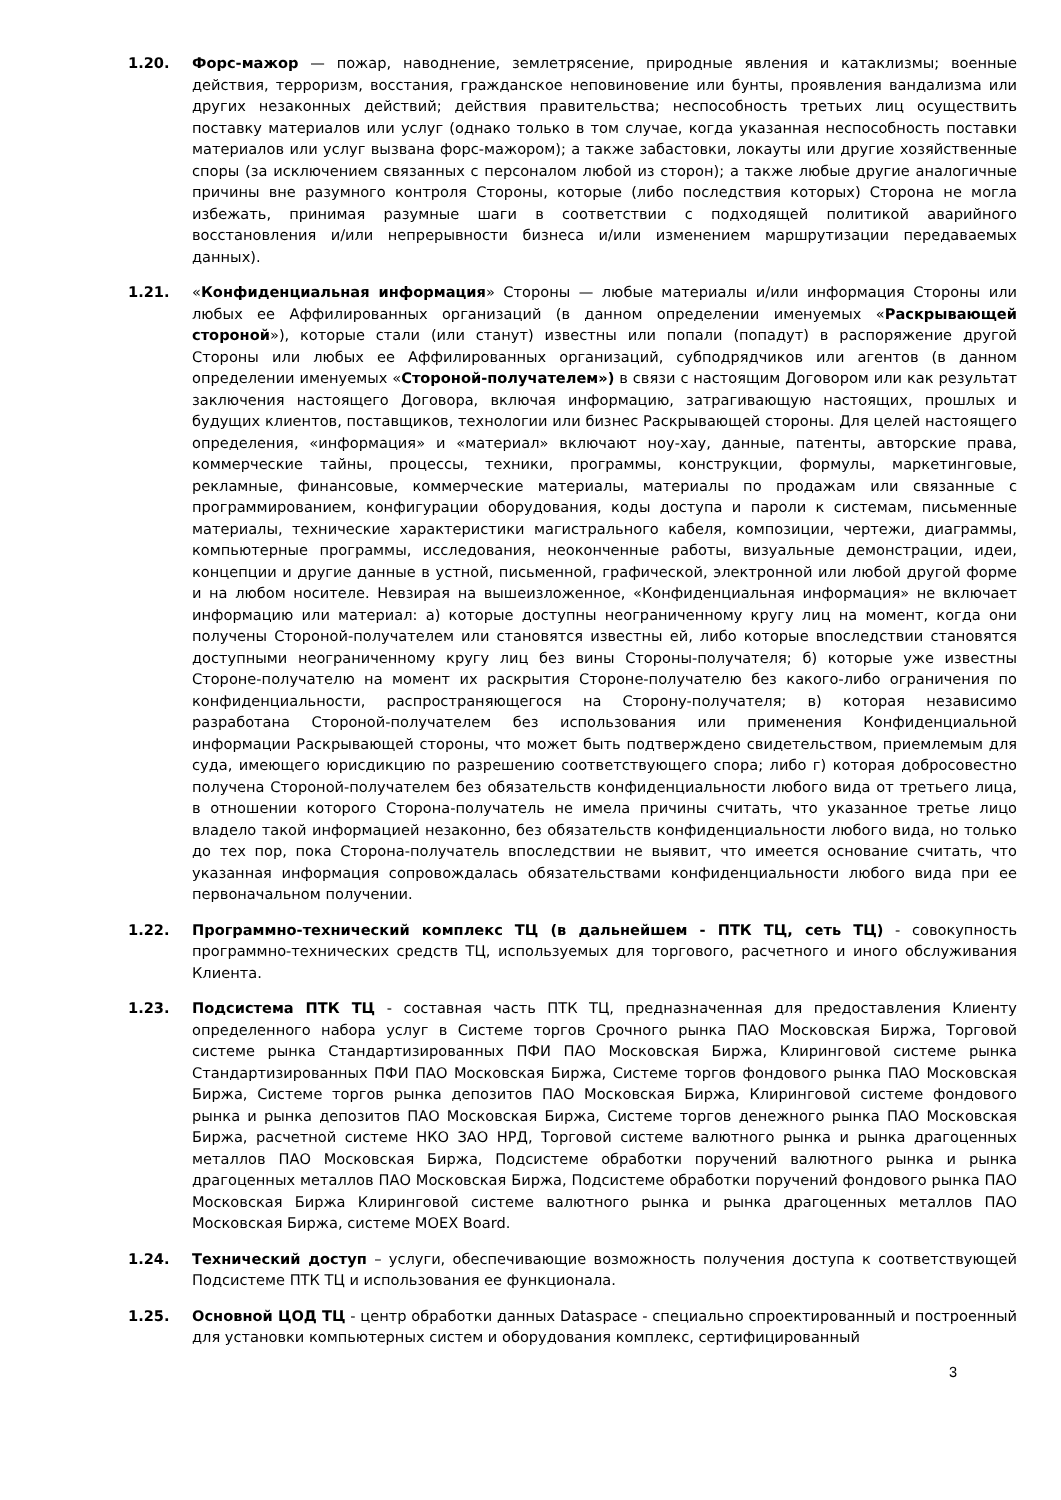1.20. Форс-мажор — пожар, наводнение, землетрясение, природные явления и катаклизмы; военные действия, терроризм, восстания, гражданское неповиновение или бунты, проявления вандализма или других незаконных действий; действия правительства; неспособность третьих лиц осуществить поставку материалов или услуг (однако только в том случае, когда указанная неспособность поставки материалов или услуг вызвана форс-мажором); а также забастовки, локауты или другие хозяйственные споры (за исключением связанных с персоналом любой из сторон); а также любые другие аналогичные причины вне разумного контроля Стороны, которые (либо последствия которых) Сторона не могла избежать, принимая разумные шаги в соответствии с подходящей политикой аварийного восстановления и/или непрерывности бизнеса и/или изменением маршрутизации передаваемых данных).
1.21. «Конфиденциальная информация» Стороны — любые материалы и/или информация Стороны или любых ее Аффилированных организаций (в данном определении именуемых «Раскрывающей стороной»), которые стали (или станут) известны или попали (попадут) в распоряжение другой Стороны или любых ее Аффилированных организаций, субподрядчиков или агентов (в данном определении именуемых «Стороной-получателем») в связи с настоящим Договором или как результат заключения настоящего Договора, включая информацию, затрагивающую настоящих, прошлых и будущих клиентов, поставщиков, технологии или бизнес Раскрывающей стороны. Для целей настоящего определения, «информация» и «материал» включают ноу-хау, данные, патенты, авторские права, коммерческие тайны, процессы, техники, программы, конструкции, формулы, маркетинговые, рекламные, финансовые, коммерческие материалы, материалы по продажам или связанные с программированием, конфигурации оборудования, коды доступа и пароли к системам, письменные материалы, технические характеристики магистрального кабеля, композиции, чертежи, диаграммы, компьютерные программы, исследования, неоконченные работы, визуальные демонстрации, идеи, концепции и другие данные в устной, письменной, графической, электронной или любой другой форме и на любом носителе. Невзирая на вышеизложенное, «Конфиденциальная информация» не включает информацию или материал: а) которые доступны неограниченному кругу лиц на момент, когда они получены Стороной-получателем или становятся известны ей, либо которые впоследствии становятся доступными неограниченному кругу лиц без вины Стороны-получателя; б) которые уже известны Стороне-получателю на момент их раскрытия Стороне-получателю без какого-либо ограничения по конфиденциальности, распространяющегося на Сторону-получателя; в) которая независимо разработана Стороной-получателем без использования или применения Конфиденциальной информации Раскрывающей стороны, что может быть подтверждено свидетельством, приемлемым для суда, имеющего юрисдикцию по разрешению соответствующего спора; либо г) которая добросовестно получена Стороной-получателем без обязательств конфиденциальности любого вида от третьего лица, в отношении которого Сторона-получатель не имела причины считать, что указанное третье лицо владело такой информацией незаконно, без обязательств конфиденциальности любого вида, но только до тех пор, пока Сторона-получатель впоследствии не выявит, что имеется основание считать, что указанная информация сопровождалась обязательствами конфиденциальности любого вида при ее первоначальном получении.
1.22. Программно-технический комплекс ТЦ (в дальнейшем - ПТК ТЦ, сеть ТЦ) - совокупность программно-технических средств ТЦ, используемых для торгового, расчетного и иного обслуживания Клиента.
1.23. Подсистема ПТК ТЦ - составная часть ПТК ТЦ, предназначенная для предоставления Клиенту определенного набора услуг в Системе торгов Срочного рынка ПАО Московская Биржа, Торговой системе рынка Стандартизированных ПФИ ПАО Московская Биржа, Клиринговой системе рынка Стандартизированных ПФИ ПАО Московская Биржа, Системе торгов фондового рынка ПАО Московская Биржа, Системе торгов рынка депозитов ПАО Московская Биржа, Клиринговой системе фондового рынка и рынка депозитов ПАО Московская Биржа, Системе торгов денежного рынка ПАО Московская Биржа, расчетной системе НКО ЗАО НРД, Торговой системе валютного рынка и рынка драгоценных металлов ПАО Московская Биржа, Подсистеме обработки поручений валютного рынка и рынка драгоценных металлов ПАО Московская Биржа, Подсистеме обработки поручений фондового рынка ПАО Московская Биржа Клиринговой системе валютного рынка и рынка драгоценных металлов ПАО Московская Биржа, системе MOEX Board.
1.24. Технический доступ – услуги, обеспечивающие возможность получения доступа к соответствующей Подсистеме ПТК ТЦ и использования ее функционала.
1.25. Основной ЦОД ТЦ - центр обработки данных Dataspace - специально спроектированный и построенный для установки компьютерных систем и оборудования комплекс, сертифицированный
3